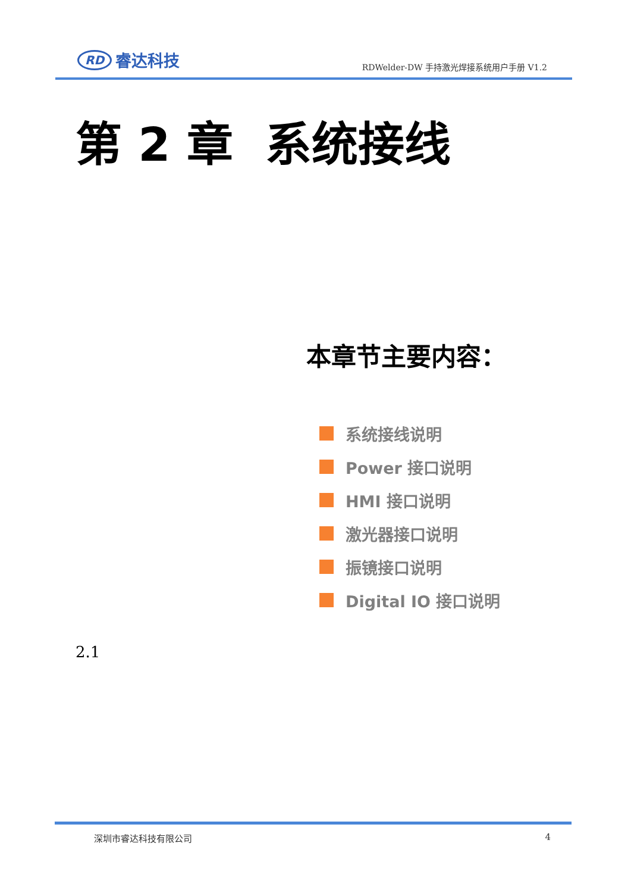RD 睿达科技
RDWelder-DW 手持激光焊接系统用户手册 V1.2
第 2 章 系统接线
本章节主要内容：
系统接线说明
Power 接口说明
HMI 接口说明
激光器接口说明
振镜接口说明
Digital IO 接口说明
2.1
深圳市睿达科技有限公司 4